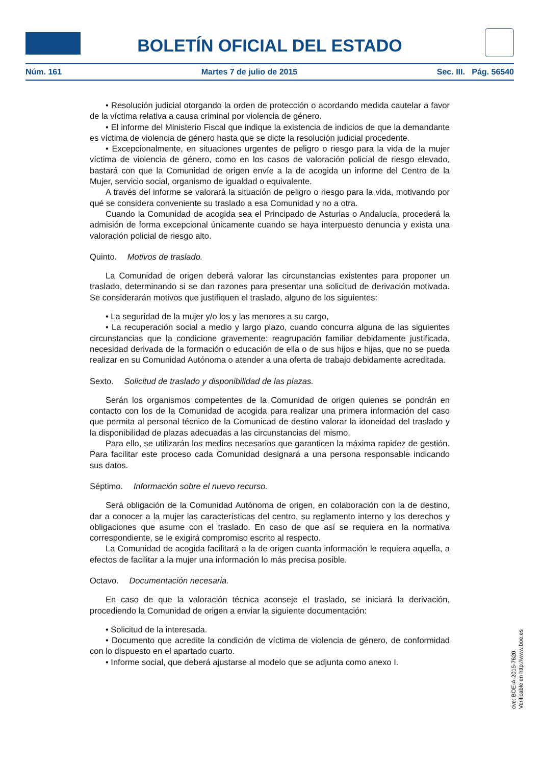BOLETÍN OFICIAL DEL ESTADO
Núm. 161 Martes 7 de julio de 2015 Sec. III. Pág. 56540
• Resolución judicial otorgando la orden de protección o acordando medida cautelar a favor de la víctima relativa a causa criminal por violencia de género.
• El informe del Ministerio Fiscal que indique la existencia de indicios de que la demandante es víctima de violencia de género hasta que se dicte la resolución judicial procedente.
• Excepcionalmente, en situaciones urgentes de peligro o riesgo para la vida de la mujer víctima de violencia de género, como en los casos de valoración policial de riesgo elevado, bastará con que la Comunidad de origen envíe a la de acogida un informe del Centro de la Mujer, servicio social, organismo de igualdad o equivalente.
A través del informe se valorará la situación de peligro o riesgo para la vida, motivando por qué se considera conveniente su traslado a esa Comunidad y no a otra.
Cuando la Comunidad de acogida sea el Principado de Asturias o Andalucía, procederá la admisión de forma excepcional únicamente cuando se haya interpuesto denuncia y exista una valoración policial de riesgo alto.
Quinto. Motivos de traslado.
La Comunidad de origen deberá valorar las circunstancias existentes para proponer un traslado, determinando si se dan razones para presentar una solicitud de derivación motivada. Se considerarán motivos que justifiquen el traslado, alguno de los siguientes:
• La seguridad de la mujer y/o los y las menores a su cargo,
• La recuperación social a medio y largo plazo, cuando concurra alguna de las siguientes circunstancias que la condicione gravemente: reagrupación familiar debidamente justificada, necesidad derivada de la formación o educación de ella o de sus hijos e hijas, que no se pueda realizar en su Comunidad Autónoma o atender a una oferta de trabajo debidamente acreditada.
Sexto. Solicitud de traslado y disponibilidad de las plazas.
Serán los organismos competentes de la Comunidad de origen quienes se pondrán en contacto con los de la Comunidad de acogida para realizar una primera información del caso que permita al personal técnico de la Comunicad de destino valorar la idoneidad del traslado y la disponibilidad de plazas adecuadas a las circunstancias del mismo.
Para ello, se utilizarán los medios necesarios que garanticen la máxima rapidez de gestión. Para facilitar este proceso cada Comunidad designará a una persona responsable indicando sus datos.
Séptimo. Información sobre el nuevo recurso.
Será obligación de la Comunidad Autónoma de origen, en colaboración con la de destino, dar a conocer a la mujer las características del centro, su reglamento interno y los derechos y obligaciones que asume con el traslado. En caso de que así se requiera en la normativa correspondiente, se le exigirá compromiso escrito al respecto.
La Comunidad de acogida facilitará a la de origen cuanta información le requiera aquella, a efectos de facilitar a la mujer una información lo más precisa posible.
Octavo. Documentación necesaria.
En caso de que la valoración técnica aconseje el traslado, se iniciará la derivación, procediendo la Comunidad de origen a enviar la siguiente documentación:
• Solicitud de la interesada.
• Documento que acredite la condición de víctima de violencia de género, de conformidad con lo dispuesto en el apartado cuarto.
• Informe social, que deberá ajustarse al modelo que se adjunta como anexo I.
cve: BOE-A-2015-7620
Verificable en http://www.boe.es